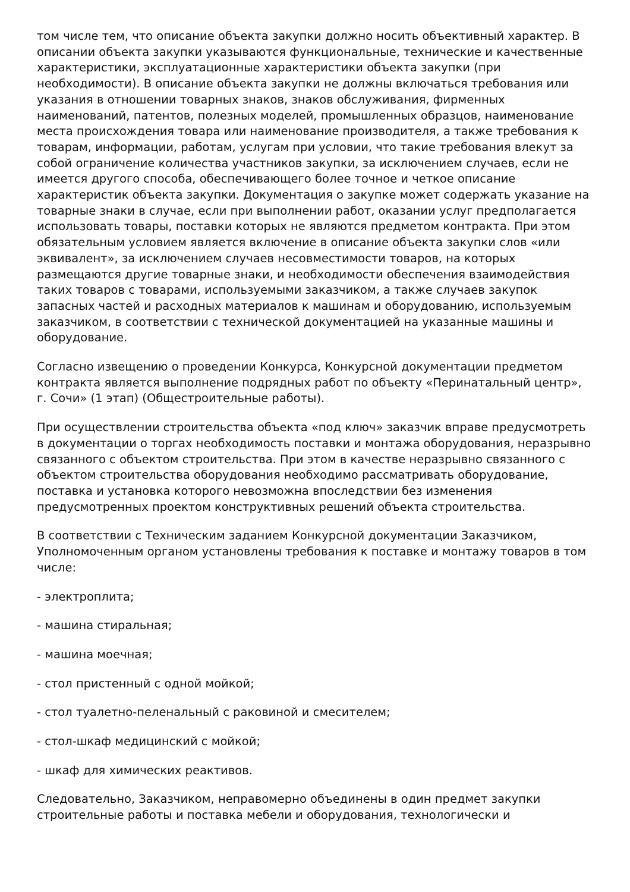том числе тем, что описание объекта закупки должно носить объективный характер. В описании объекта закупки указываются функциональные, технические и качественные характеристики, эксплуатационные характеристики объекта закупки (при необходимости). В описание объекта закупки не должны включаться требования или указания в отношении товарных знаков, знаков обслуживания, фирменных наименований, патентов, полезных моделей, промышленных образцов, наименование места происхождения товара или наименование производителя, а также требования к товарам, информации, работам, услугам при условии, что такие требования влекут за собой ограничение количества участников закупки, за исключением случаев, если не имеется другого способа, обеспечивающего более точное и четкое описание характеристик объекта закупки. Документация о закупке может содержать указание на товарные знаки в случае, если при выполнении работ, оказании услуг предполагается использовать товары, поставки которых не являются предметом контракта. При этом обязательным условием является включение в описание объекта закупки слов «или эквивалент», за исключением случаев несовместимости товаров, на которых размещаются другие товарные знаки, и необходимости обеспечения взаимодействия таких товаров с товарами, используемыми заказчиком, а также случаев закупок запасных частей и расходных материалов к машинам и оборудованию, используемым заказчиком, в соответствии с технической документацией на указанные машины и оборудование.
Согласно извещению о проведении Конкурса, Конкурсной документации предметом контракта является выполнение подрядных работ по объекту «Перинатальный центр», г. Сочи» (1 этап) (Общестроительные работы).
При осуществлении строительства объекта «под ключ» заказчик вправе предусмотреть в документации о торгах необходимость поставки и монтажа оборудования, неразрывно связанного с объектом строительства. При этом в качестве неразрывно связанного с объектом строительства оборудования необходимо рассматривать оборудование, поставка и установка которого невозможна впоследствии без изменения предусмотренных проектом конструктивных решений объекта строительства.
В соответствии с Техническим заданием Конкурсной документации Заказчиком, Уполномоченным органом установлены требования к поставке и монтажу товаров в том числе:
- электроплита;
- машина стиральная;
- машина моечная;
- стол пристенный с одной мойкой;
- стол туалетно-пеленальный с раковиной и смесителем;
- стол-шкаф медицинский с мойкой;
- шкаф для химических реактивов.
Следовательно, Заказчиком, неправомерно объединены в один предмет закупки строительные работы и поставка мебели и оборудования, технологически и